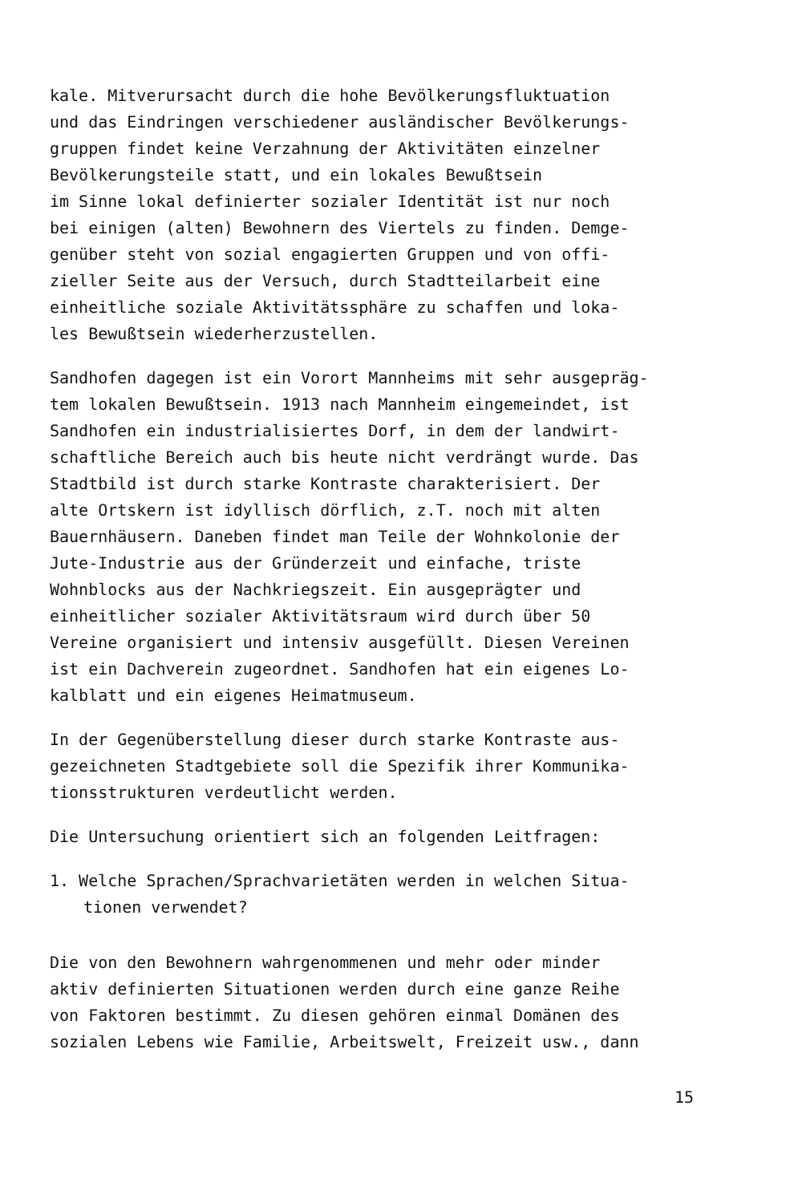kale. Mitverursacht durch die hohe Bevölkerungsfluktuation
und das Eindringen verschiedener ausländischer Bevölkerungs-
gruppen findet keine Verzahnung der Aktivitäten einzelner
Bevölkerungsteile statt, und ein lokales Bewußtsein
im Sinne lokal definierter sozialer Identität ist nur noch
bei einigen (alten) Bewohnern des Viertels zu finden. Demge-
genüber steht von sozial engagierten Gruppen und von offi-
zieller Seite aus der Versuch, durch Stadtteilarbeit eine
einheitliche soziale Aktivitätssphäre zu schaffen und loka-
les Bewußtsein wiederherzustellen.
Sandhofen dagegen ist ein Vorort Mannheims mit sehr ausgepräg-
tem lokalen Bewußtsein. 1913 nach Mannheim eingemeindet, ist
Sandhofen ein industrialisiertes Dorf, in dem der landwirt-
schaftliche Bereich auch bis heute nicht verdrängt wurde. Das
Stadtbild ist durch starke Kontraste charakterisiert. Der
alte Ortskern ist idyllisch dörflich, z.T. noch mit alten
Bauernhäusern. Daneben findet man Teile der Wohnkolonie der
Jute-Industrie aus der Gründerzeit und einfache, triste
Wohnblocks aus der Nachkriegszeit. Ein ausgeprägter und
einheitlicher sozialer Aktivitätsraum wird durch über 50
Vereine organisiert und intensiv ausgefüllt. Diesen Vereinen
ist ein Dachverein zugeordnet. Sandhofen hat ein eigenes Lo-
kalblatt und ein eigenes Heimatmuseum.
In der Gegenüberstellung dieser durch starke Kontraste aus-
gezeichneten Stadtgebiete soll die Spezifik ihrer Kommunika-
tionsstrukturen verdeutlicht werden.
Die Untersuchung orientiert sich an folgenden Leitfragen:
1. Welche Sprachen/Sprachvarietäten werden in welchen Situa-
tionen verwendet?
Die von den Bewohnern wahrgenommenen und mehr oder minder
aktiv definierten Situationen werden durch eine ganze Reihe
von Faktoren bestimmt. Zu diesen gehören einmal Domänen des
sozialen Lebens wie Familie, Arbeitswelt, Freizeit usw., dann
15